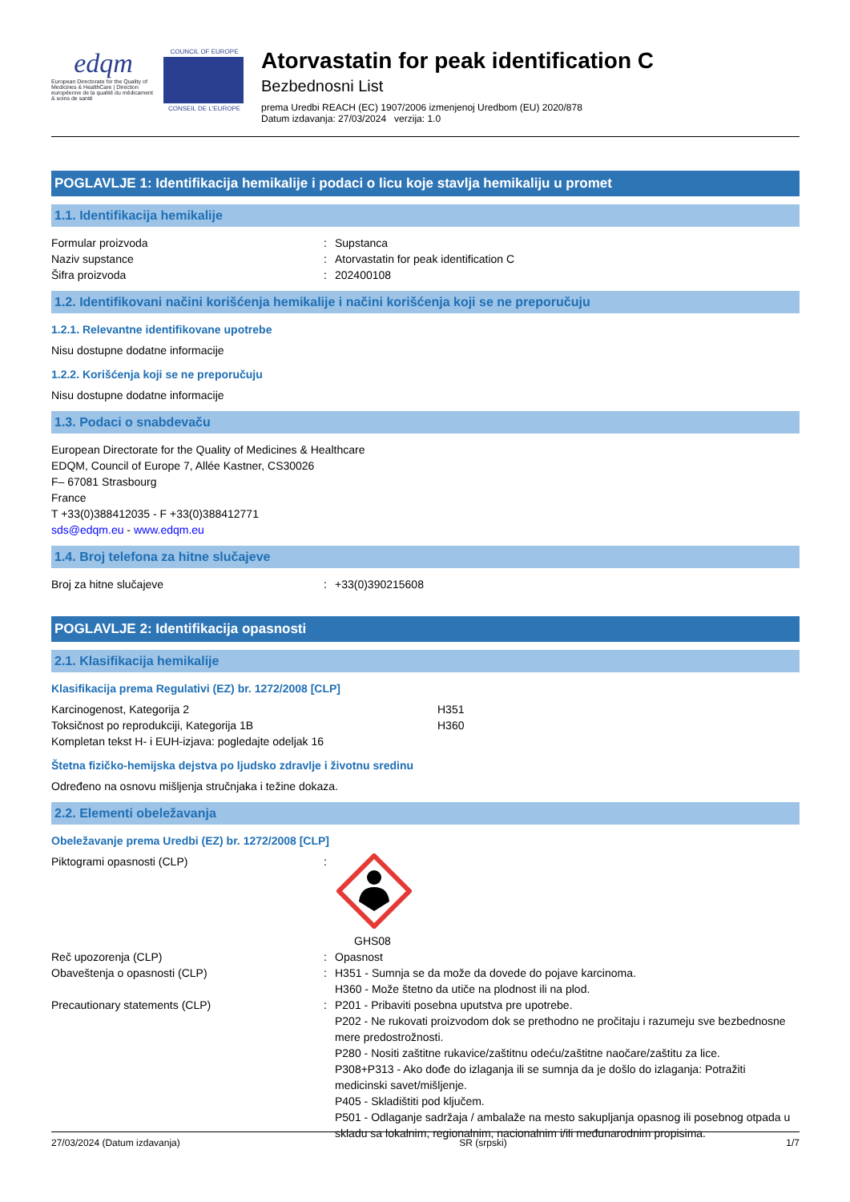edqm
European Directorate for the Quality of Medicines & HealthCare | Direction européenne de la qualité du médicament & soins de santé
COUNCIL OF EUROPE
CONSEIL DE L'EUROPE
Atorvastatin for peak identification C
Bezbednosni List
prema Uredbi REACH (EC) 1907/2006 izmenjenoj Uredbom (EU) 2020/878
Datum izdavanja: 27/03/2024 verzija: 1.0
POGLAVLJE 1: Identifikacija hemikalije i podaci o licu koje stavlja hemikaliju u promet
1.1. Identifikacija hemikalije
Formular proizvoda: Supstanca
Naziv supstance: Atorvastatin for peak identification C
Šifra proizvoda: 202400108
1.2. Identifikovani načini korišćenja hemikalije i načini korišćenja koji se ne preporučuju
1.2.1. Relevantne identifikovane upotrebe
Nisu dostupne dodatne informacije
1.2.2. Korišćenja koji se ne preporučuju
Nisu dostupne dodatne informacije
1.3. Podaci o snabdevaču
European Directorate for the Quality of Medicines & Healthcare
EDQM, Council of Europe 7, Allée Kastner, CS30026
F– 67081 Strasbourg
France
T +33(0)388412035 - F +33(0)388412771
sds@edqm.eu - www.edqm.eu
1.4. Broj telefona za hitne slučajeve
Broj za hitne slučajeve: +33(0)390215608
POGLAVLJE 2: Identifikacija opasnosti
2.1. Klasifikacija hemikalije
Klasifikacija prema Regulativi (EZ) br. 1272/2008 [CLP]
Karcinogenost, Kategorija 2 H351
Toksičnost po reprodukciji, Kategorija 1B H360
Kompletan tekst H- i EUH-izjava: pogledajte odeljak 16
Štetna fizičko-hemijska dejstva po ljudsko zdravlje i životnu sredinu
Određeno na osnovu mišljenja stručnjaka i težine dokaza.
2.2. Elementi obeležavanja
Obeležavanje prema Uredbi (EZ) br. 1272/2008 [CLP]
Piktogrami opasnosti (CLP):
GHS08
Reč upozorenja (CLP): Opasnost
Obaveštenja o opasnosti (CLP): H351 - Sumnja se da može da dovede do pojave karcinoma.
H360 - Može štetno da utiče na plodnost ili na plod.
Precautionary statements (CLP): P201 - Pribaviti posebna uputstva pre upotrebe.
P202 - Ne rukovati proizvodom dok se prethodno ne pročitaju i razumeju sve bezbednosne mere predostrožnosti.
P280 - Nositi zaštitne rukavice/zaštitnu odeću/zaštitne naočare/zaštitu za lice.
P308+P313 - Ako dođe do izlaganja ili se sumnja da je došlo do izlaganja: Potražiti medicinski savet/mišljenje.
P405 - Skladištiti pod ključem.
P501 - Odlaganje sadržaja / ambalaže na mesto sakupljanja opasnog ili posebnog otpada u skladu sa lokalnim, regionalnim, nacionalnim i/ili međunarodnim propisima.
27/03/2024 (Datum izdavanja) SR (srpski) 1/7